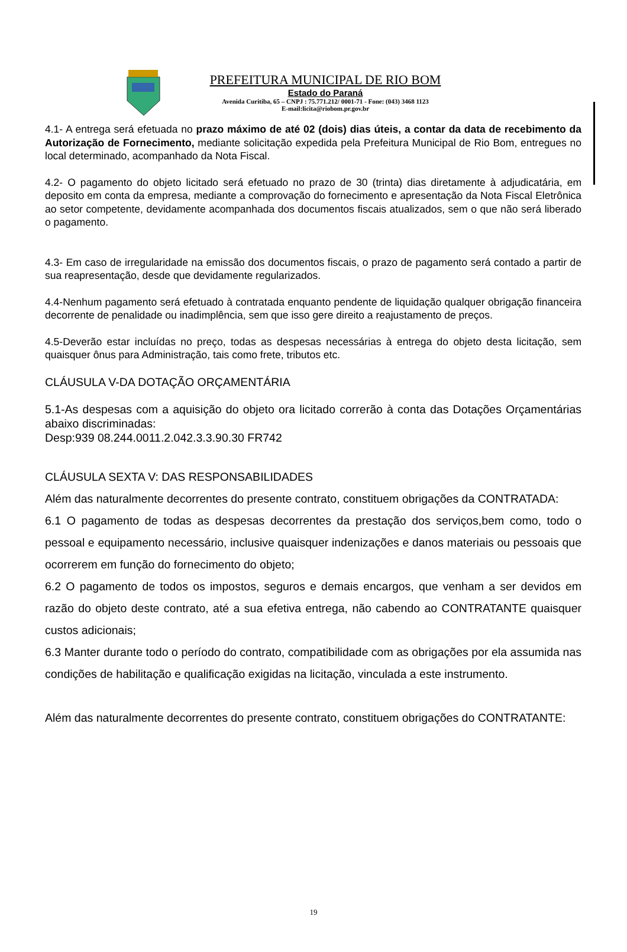PREFEITURA MUNICIPAL DE RIO BOM
Estado do Paraná
Avenida Curitiba, 65 – CNPJ : 75.771.212/ 0001-71 - Fone: (043) 3468 1123
E-mail:licita@riobom.pr.gov.br
4.1- A entrega será efetuada no prazo máximo de até 02 (dois) dias úteis, a contar da data de recebimento da Autorização de Fornecimento, mediante solicitação expedida pela Prefeitura Municipal de Rio Bom, entregues no local determinado, acompanhado da Nota Fiscal.
4.2- O pagamento do objeto licitado será efetuado no prazo de 30 (trinta) dias diretamente à adjudicatária, em deposito em conta da empresa, mediante a comprovação do fornecimento e apresentação da Nota Fiscal Eletrônica ao setor competente, devidamente acompanhada dos documentos fiscais atualizados, sem o que não será liberado o pagamento.
4.3- Em caso de irregularidade na emissão dos documentos fiscais, o prazo de pagamento será contado a partir de sua reapresentação, desde que devidamente regularizados.
4.4-Nenhum pagamento será efetuado à contratada enquanto pendente de liquidação qualquer obrigação financeira decorrente de penalidade ou inadimplência, sem que isso gere direito a reajustamento de preços.
4.5-Deverão estar incluídas no preço, todas as despesas necessárias à entrega do objeto desta licitação, sem quaisquer ônus para Administração, tais como frete, tributos etc.
CLÁUSULA V-DA DOTAÇÃO ORÇAMENTÁRIA
5.1-As despesas com a aquisição do objeto ora licitado correrão à conta das Dotações Orçamentárias abaixo discriminadas:
Desp:939 08.244.0011.2.042.3.3.90.30 FR742
CLÁUSULA SEXTA V: DAS RESPONSABILIDADES
Além das naturalmente decorrentes do presente contrato, constituem obrigações da CONTRATADA:
6.1 O pagamento de todas as despesas decorrentes da prestação dos serviços,bem como, todo o pessoal e equipamento necessário, inclusive quaisquer indenizações e danos materiais ou pessoais que ocorrerem em função do fornecimento do objeto;
6.2 O pagamento de todos os impostos, seguros e demais encargos, que venham a ser devidos em razão do objeto deste contrato, até a sua efetiva entrega, não cabendo ao CONTRATANTE quaisquer custos adicionais;
6.3 Manter durante todo o período do contrato, compatibilidade com as obrigações por ela assumida nas condições de habilitação e qualificação exigidas na licitação, vinculada a este instrumento.
Além das naturalmente decorrentes do presente contrato, constituem obrigações do CONTRATANTE:
19